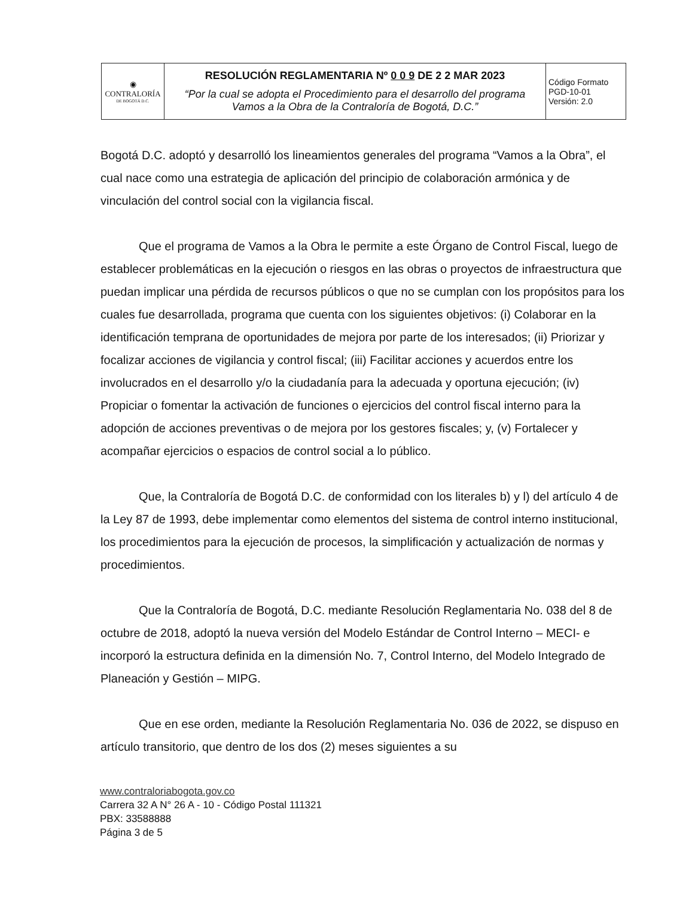| ◉ CONTRALORÍA DE BOGOTÁ D.C. | RESOLUCIÓN REGLAMENTARIA Nº 0 0 9 DE 2 2 MAR 2023 “Por la cual se adopta el Procedimiento para el desarrollo del programa Vamos a la Obra de la Contraloría de Bogotá, D.C.” | Código Formato PGD-10-01 Versión: 2.0 |
Bogotá D.C. adoptó y desarrolló los lineamientos generales del programa “Vamos a la Obra”, el cual nace como una estrategia de aplicación del principio de colaboración armónica y de vinculación del control social con la vigilancia fiscal.
Que el programa de Vamos a la Obra le permite a este Órgano de Control Fiscal, luego de establecer problemáticas en la ejecución o riesgos en las obras o proyectos de infraestructura que puedan implicar una pérdida de recursos públicos o que no se cumplan con los propósitos para los cuales fue desarrollada, programa que cuenta con los siguientes objetivos: (i) Colaborar en la identificación temprana de oportunidades de mejora por parte de los interesados; (ii) Priorizar y focalizar acciones de vigilancia y control fiscal; (iii) Facilitar acciones y acuerdos entre los involucrados en el desarrollo y/o la ciudadanía para la adecuada y oportuna ejecución; (iv) Propiciar o fomentar la activación de funciones o ejercicios del control fiscal interno para la adopción de acciones preventivas o de mejora por los gestores fiscales; y, (v) Fortalecer y acompañar ejercicios o espacios de control social a lo público.
Que, la Contraloría de Bogotá D.C. de conformidad con los literales b) y l) del artículo 4 de la Ley 87 de 1993, debe implementar como elementos del sistema de control interno institucional, los procedimientos para la ejecución de procesos, la simplificación y actualización de normas y procedimientos.
Que la Contraloría de Bogotá, D.C. mediante Resolución Reglamentaria No. 038 del 8 de octubre de 2018, adoptó la nueva versión del Modelo Estándar de Control Interno – MECI- e incorporó la estructura definida en la dimensión No. 7, Control Interno, del Modelo Integrado de Planeación y Gestión – MIPG.
Que en ese orden, mediante la Resolución Reglamentaria No. 036 de 2022, se dispuso en artículo transitorio, que dentro de los dos (2) meses siguientes a su
www.contraloriabogota.gov.co
Carrera 32 A N° 26 A - 10 - Código Postal 111321
PBX: 33588888
Página 3 de 5